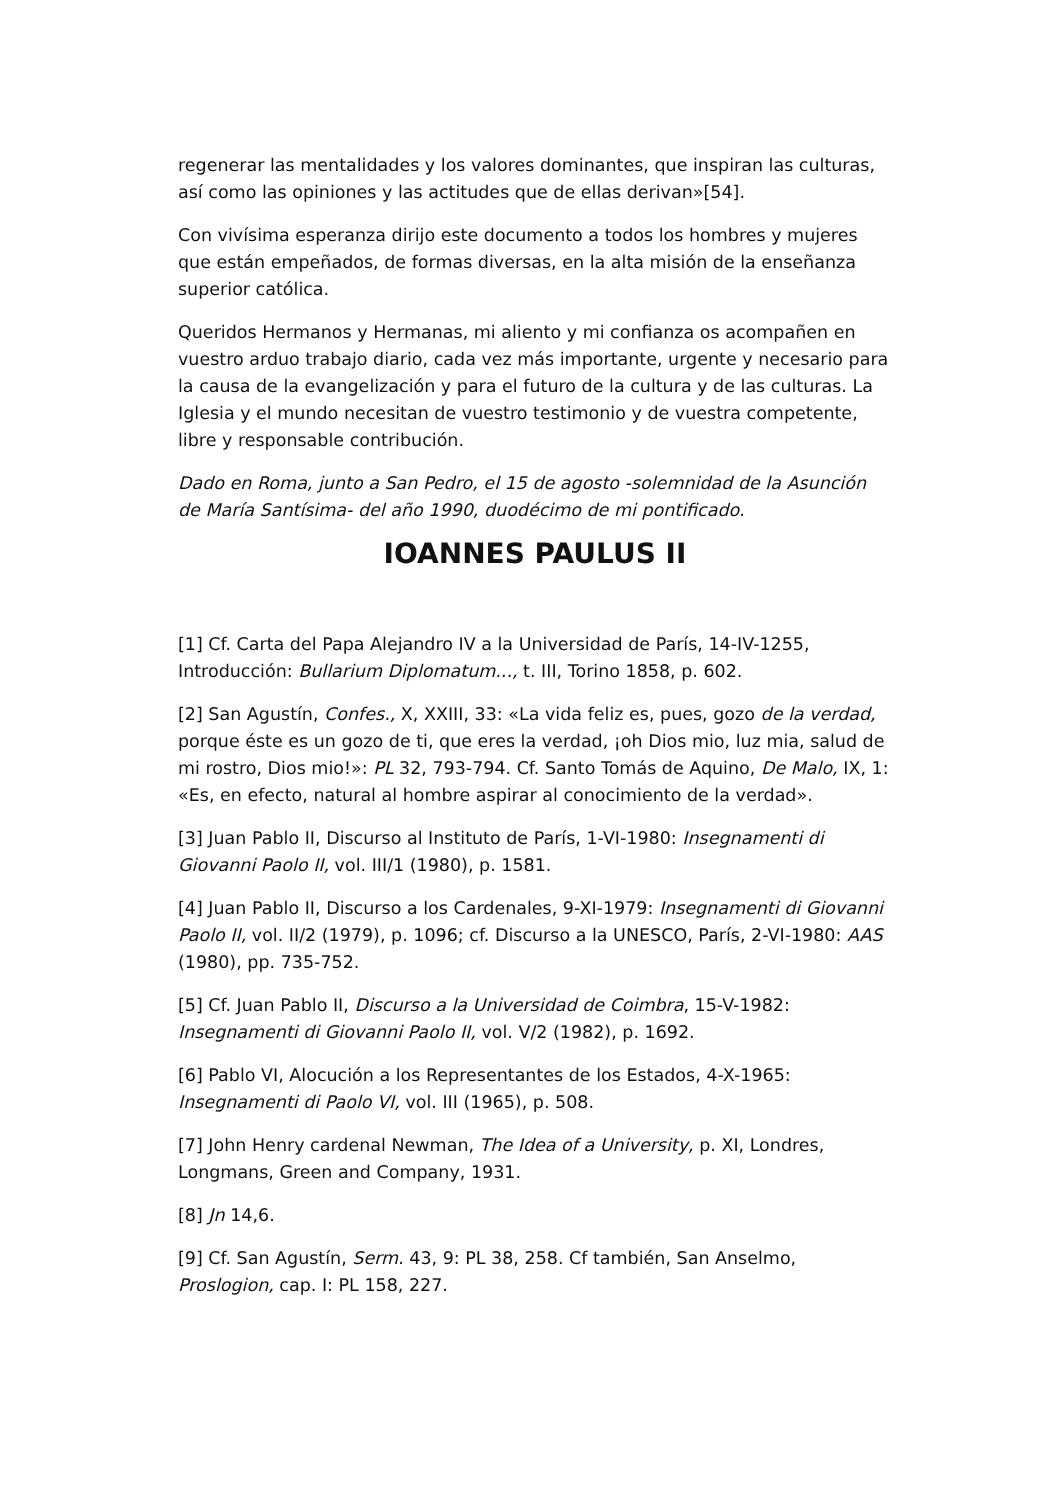regenerar las mentalidades y los valores dominantes, que inspiran las culturas, así como las opiniones y las actitudes que de ellas derivan»[54].
Con vivísima esperanza dirijo este documento a todos los hombres y mujeres que están empeñados, de formas diversas, en la alta misión de la enseñanza superior católica.
Queridos Hermanos y Hermanas, mi aliento y mi confianza os acompañen en vuestro arduo trabajo diario, cada vez más importante, urgente y necesario para la causa de la evangelización y para el futuro de la cultura y de las culturas. La Iglesia y el mundo necesitan de vuestro testimonio y de vuestra competente, libre y responsable contribución.
Dado en Roma, junto a San Pedro, el 15 de agosto -solemnidad de la Asunción de María Santísima- del año 1990, duodécimo de mi pontificado.
IOANNES PAULUS II
[1] Cf. Carta del Papa Alejandro IV a la Universidad de París, 14-IV-1255, Introducción: Bullarium Diplomatum..., t. III, Torino 1858, p. 602.
[2] San Agustín, Confes., X, XXIII, 33: «La vida feliz es, pues, gozo de la verdad, porque éste es un gozo de ti, que eres la verdad, ¡oh Dios mio, luz mia, salud de mi rostro, Dios mio!»: PL 32, 793-794. Cf. Santo Tomás de Aquino, De Malo, IX, 1: «Es, en efecto, natural al hombre aspirar al conocimiento de la verdad».
[3] Juan Pablo II, Discurso al Instituto de París, 1-VI-1980: Insegnamenti di Giovanni Paolo II, vol. III/1 (1980), p. 1581.
[4] Juan Pablo II, Discurso a los Cardenales, 9-XI-1979: Insegnamenti di Giovanni Paolo II, vol. II/2 (1979), p. 1096; cf. Discurso a la UNESCO, París, 2-VI-1980: AAS (1980), pp. 735-752.
[5] Cf. Juan Pablo II, Discurso a la Universidad de Coimbra, 15-V-1982: Insegnamenti di Giovanni Paolo II, vol. V/2 (1982), p. 1692.
[6] Pablo VI, Alocución a los Representantes de los Estados, 4-X-1965: Insegnamenti di Paolo VI, vol. III (1965), p. 508.
[7] John Henry cardenal Newman, The Idea of a University, p. XI, Londres, Longmans, Green and Company, 1931.
[8] Jn 14,6.
[9] Cf. San Agustín, Serm. 43, 9: PL 38, 258. Cf también, San Anselmo, Proslogion, cap. I: PL 158, 227.